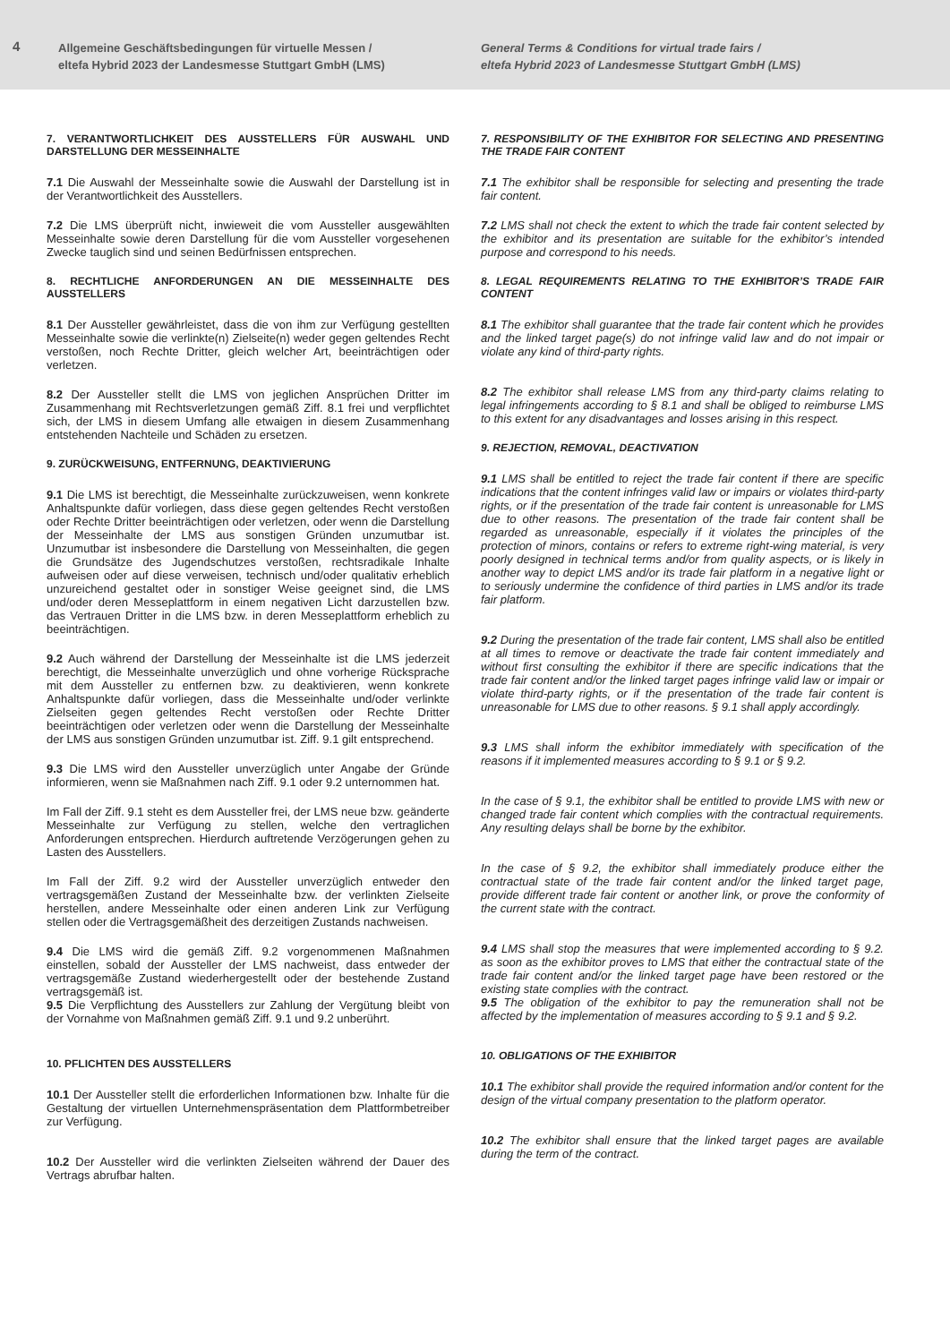4
Allgemeine Geschäftsbedingungen für virtuelle Messen /
eltefa Hybrid 2023 der Landesmesse Stuttgart GmbH (LMS)
General Terms & Conditions for virtual trade fairs /
eltefa Hybrid 2023 of Landesmesse Stuttgart GmbH (LMS)
7. VERANTWORTLICHKEIT DES AUSSTELLERS FÜR AUSWAHL UND DARSTELLUNG DER MESSEINHALTE
7.1 Die Auswahl der Messeinhalte sowie die Auswahl der Darstellung ist in der Verantwortlichkeit des Ausstellers.
7.2 Die LMS überprüft nicht, inwieweit die vom Aussteller ausgewählten Messeinhalte sowie deren Darstellung für die vom Aussteller vorgesehenen Zwecke tauglich sind und seinen Bedürfnissen entsprechen.
8. RECHTLICHE ANFORDERUNGEN AN DIE MESSEINHALTE DES AUSSTELLERS
8.1 Der Aussteller gewährleistet, dass die von ihm zur Verfügung gestellten Messeinhalte sowie die verlinkte(n) Zielseite(n) weder gegen geltendes Recht verstoßen, noch Rechte Dritter, gleich welcher Art, beeinträchtigen oder verletzen.
8.2 Der Aussteller stellt die LMS von jeglichen Ansprüchen Dritter im Zusammenhang mit Rechtsverletzungen gemäß Ziff. 8.1 frei und verpflichtet sich, der LMS in diesem Umfang alle etwaigen in diesem Zusammenhang entstehenden Nachteile und Schäden zu ersetzen.
9. ZURÜCKWEISUNG, ENTFERNUNG, DEAKTIVIERUNG
9.1 Die LMS ist berechtigt, die Messeinhalte zurückzuweisen, wenn konkrete Anhaltspunkte dafür vorliegen, dass diese gegen geltendes Recht verstoßen oder Rechte Dritter beeinträchtigen oder verletzen, oder wenn die Darstellung der Messeinhalte der LMS aus sonstigen Gründen unzumutbar ist. Unzumutbar ist insbesondere die Darstellung von Messeinhalten, die gegen die Grundsätze des Jugendschutzes verstoßen, rechtsradikale Inhalte aufweisen oder auf diese verweisen, technisch und/oder qualitativ erheblich unzureichend gestaltet oder in sonstiger Weise geeignet sind, die LMS und/oder deren Messeplattform in einem negativen Licht darzustellen bzw. das Vertrauen Dritter in die LMS bzw. in deren Messeplattform erheblich zu beeinträchtigen.
9.2 Auch während der Darstellung der Messeinhalte ist die LMS jederzeit berechtigt, die Messeinhalte unverzüglich und ohne vorherige Rücksprache mit dem Aussteller zu entfernen bzw. zu deaktivieren, wenn konkrete Anhaltspunkte dafür vorliegen, dass die Messeinhalte und/oder verlinkte Zielseiten gegen geltendes Recht verstoßen oder Rechte Dritter beeinträchtigen oder verletzen oder wenn die Darstellung der Messeinhalte der LMS aus sonstigen Gründen unzumutbar ist. Ziff. 9.1 gilt entsprechend.
9.3 Die LMS wird den Aussteller unverzüglich unter Angabe der Gründe informieren, wenn sie Maßnahmen nach Ziff. 9.1 oder 9.2 unternommen hat.
Im Fall der Ziff. 9.1 steht es dem Aussteller frei, der LMS neue bzw. geänderte Messeinhalte zur Verfügung zu stellen, welche den vertraglichen Anforderungen entsprechen. Hierdurch auftretende Verzögerungen gehen zu Lasten des Ausstellers.
Im Fall der Ziff. 9.2 wird der Aussteller unverzüglich entweder den vertragsgemäßen Zustand der Messeinhalte bzw. der verlinkten Zielseite herstellen, andere Messeinhalte oder einen anderen Link zur Verfügung stellen oder die Vertragsgemäßheit des derzeitigen Zustands nachweisen.
9.4 Die LMS wird die gemäß Ziff. 9.2 vorgenommenen Maßnahmen einstellen, sobald der Aussteller der LMS nachweist, dass entweder der vertragsgemäße Zustand wiederhergestellt oder der bestehende Zustand vertragsgemäß ist.
9.5 Die Verpflichtung des Ausstellers zur Zahlung der Vergütung bleibt von der Vornahme von Maßnahmen gemäß Ziff. 9.1 und 9.2 unberührt.
10. PFLICHTEN DES AUSSTELLERS
10.1 Der Aussteller stellt die erforderlichen Informationen bzw. Inhalte für die Gestaltung der virtuellen Unternehmenspräsentation dem Plattformbetreiber zur Verfügung.
10.2 Der Aussteller wird die verlinkten Zielseiten während der Dauer des Vertrags abrufbar halten.
7. RESPONSIBILITY OF THE EXHIBITOR FOR SELECTING AND PRESENTING THE TRADE FAIR CONTENT
7.1 The exhibitor shall be responsible for selecting and presenting the trade fair content.
7.2 LMS shall not check the extent to which the trade fair content selected by the exhibitor and its presentation are suitable for the exhibitor’s intended purpose and correspond to his needs.
8. LEGAL REQUIREMENTS RELATING TO THE EXHIBITOR’S TRADE FAIR CONTENT
8.1 The exhibitor shall guarantee that the trade fair content which he provides and the linked target page(s) do not infringe valid law and do not impair or violate any kind of third-party rights.
8.2 The exhibitor shall release LMS from any third-party claims relating to legal infringements according to § 8.1 and shall be obliged to reimburse LMS to this extent for any disadvantages and losses arising in this respect.
9. REJECTION, REMOVAL, DEACTIVATION
9.1 LMS shall be entitled to reject the trade fair content if there are specific indications that the content infringes valid law or impairs or violates third-party rights, or if the presentation of the trade fair content is unreasonable for LMS due to other reasons. The presentation of the trade fair content shall be regarded as unreasonable, especially if it violates the principles of the protection of minors, contains or refers to extreme right-wing material, is very poorly designed in technical terms and/or from quality aspects, or is likely in another way to depict LMS and/or its trade fair platform in a negative light or to seriously undermine the confidence of third parties in LMS and/or its trade fair platform.
9.2 During the presentation of the trade fair content, LMS shall also be entitled at all times to remove or deactivate the trade fair content immediately and without first consulting the exhibitor if there are specific indications that the trade fair content and/or the linked target pages infringe valid law or impair or violate third-party rights, or if the presentation of the trade fair content is unreasonable for LMS due to other reasons. § 9.1 shall apply accordingly.
9.3 LMS shall inform the exhibitor immediately with specification of the reasons if it implemented measures according to § 9.1 or § 9.2.
In the case of § 9.1, the exhibitor shall be entitled to provide LMS with new or changed trade fair content which complies with the contractual requirements. Any resulting delays shall be borne by the exhibitor.
In the case of § 9.2, the exhibitor shall immediately produce either the contractual state of the trade fair content and/or the linked target page, provide different trade fair content or another link, or prove the conformity of the current state with the contract.
9.4 LMS shall stop the measures that were implemented according to § 9.2. as soon as the exhibitor proves to LMS that either the contractual state of the trade fair content and/or the linked target page have been restored or the existing state complies with the contract.
9.5 The obligation of the exhibitor to pay the remuneration shall not be affected by the implementation of measures according to § 9.1 and § 9.2.
10. OBLIGATIONS OF THE EXHIBITOR
10.1 The exhibitor shall provide the required information and/or content for the design of the virtual company presentation to the platform operator.
10.2 The exhibitor shall ensure that the linked target pages are available during the term of the contract.